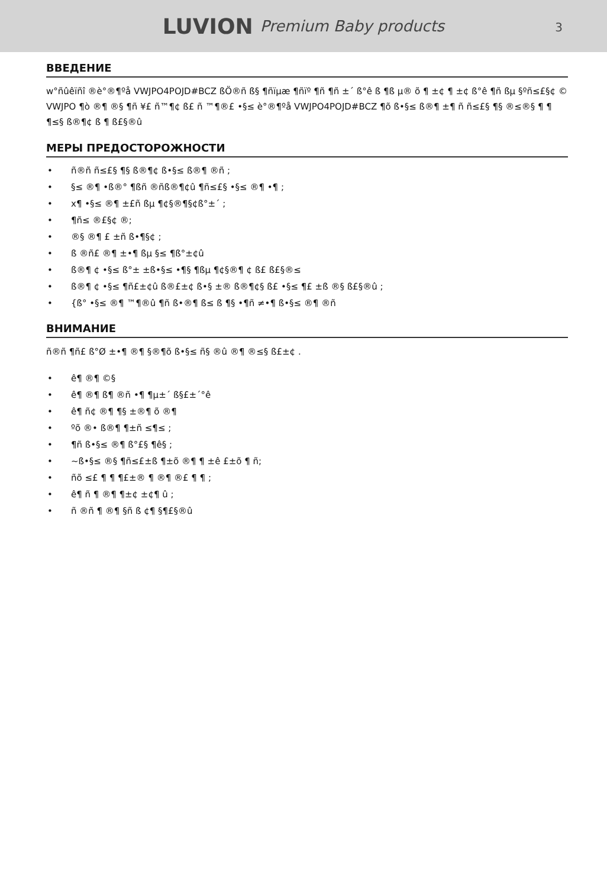LUVION Premium Baby products
3
ВВЕДЕНИЕ
w°ñûêïñî ®è°®¶ºå VWJPO4POJD#BCZ ßÖ®ñ ß§ ¶ñïµæ ¶ñïº ¶ñ ¶ñ ±´ ß°ê ß ¶ß µ® õ ¶ ±¢ ¶ ±¢ ß°ê ¶ñ ßµ §ºñ≤£§¢ © VWJPO ¶ò ®¶ ®§ ¶ñ ¥£ ñ™¶¢ ß£ ñ ™¶®£ •§≤ è°®¶ºå VWJPO4POJD#BCZ ¶õ ß•§≤ ß®¶ ±¶ ñ ñ≤£§ ¶§ ®≤®§ ¶ ¶ ¶≤§ ß®¶¢ ß ¶ ß£§®û
МЕРЫ ПРЕДОСТОРОЖНОСТИ
• ñ®ñ ñ≤£§ ¶§ ß®¶¢ ß•§≤ ß®¶ ®ñ ;
• §≤ ®¶ •ß®° ¶ßñ ®ñß®¶¢û ¶ñ≤£§ •§≤ ®¶ •¶ ;
• x¶ •§≤ ®¶ ±£ñ ßµ ¶¢§®¶§¢ß°±´ ;
• ¶ñ≤ ®£§¢ ®;
• ®§ ®¶ £ ±ñ ß•¶§¢ ;
• ß ®ñ£ ®¶ ±•¶ ßµ §≤ ¶ß°±¢û
• ß®¶ ¢ •§≤ ß°± ±ß•§≤ •¶§ ¶ßµ ¶¢§®¶ ¢ ß£ ß£§®≤
• ß®¶ ¢ •§≤ ¶ñ£±¢û ß®£±¢ ß•§ ±® ß®¶¢§ ß£ •§≤ ¶£ ±ß ®§ ß£§®û ;
• {ß° •§≤ ®¶ ™¶®û ¶ñ ß•®¶ ß≤ ß ¶§ •¶ñ ≠•¶ ß•§≤ ®¶ ®ñ
ВНИМАНИЕ
ñ®ñ ¶ñ£ ß°Ø ±•¶ ®¶ §®¶õ ß•§≤ ñ§ ®û ®¶ ®≤§ ß£±¢ .
• ê¶ ®¶ ©§
• ê¶ ®¶ ß¶ ®ñ •¶ ¶µ±´ ß§£±´°ê
• ê¶ ñ¢ ®¶ ¶§ ±®¶ õ ®¶
• ºõ ®• ß®¶ ¶±ñ ≤¶≤ ;
• ¶ñ ß•§≤ ®¶ ß°£§ ¶ê§ ;
• ~ß•§≤ ®§ ¶ñ≤£±ß ¶±õ ®¶ ¶ ±ê £±õ ¶ ñ;
• ñõ ≤£ ¶ ¶ ¶£±® ¶ ®¶ ®£ ¶ ¶ ;
• ê¶ ñ ¶ ®¶ ¶±¢ ±¢¶ û ;
• ñ ®ñ ¶ ®¶ §ñ ß ¢¶ §¶£§®û